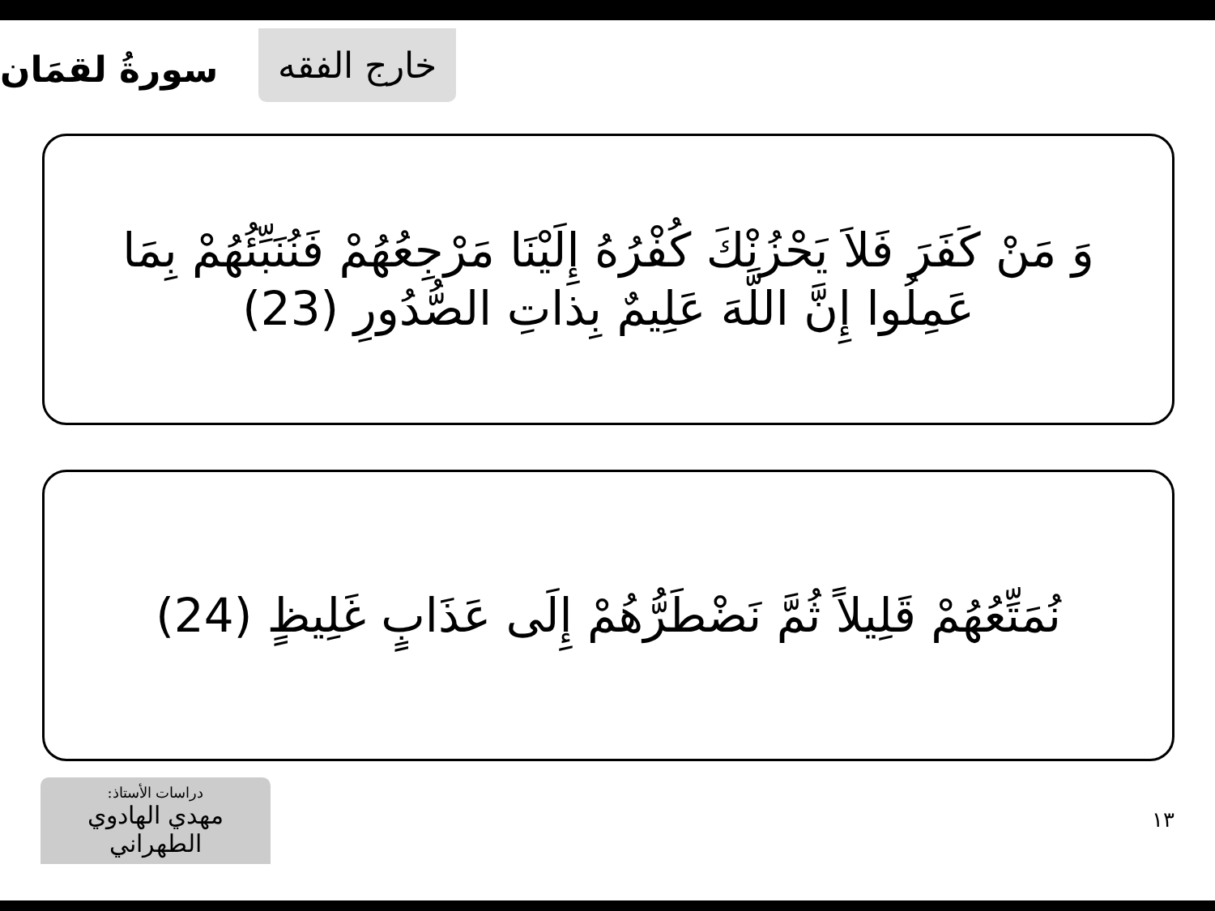خارج الفقه
سورةُ لقمَان
وَ مَنْ كَفَرَ فَلاَ يَحْزُنْكَ كُفْرُهُ إِلَيْنَا مَرْجِعُهُمْ فَنُنَبِّئُهُمْ بِمَا عَمِلُوا إِنَّ اللَّهَ عَلِيمٌ بِذاتِ الصُّدُورِ (23)
نُمَتِّعُهُمْ قَلِيلاً ثُمَّ نَضْطَرُّهُمْ إِلَى عَذَابٍ غَلِيظٍ (24)
دراسات الأستاذ:
مهدي الهادوي الطهراني
١٣